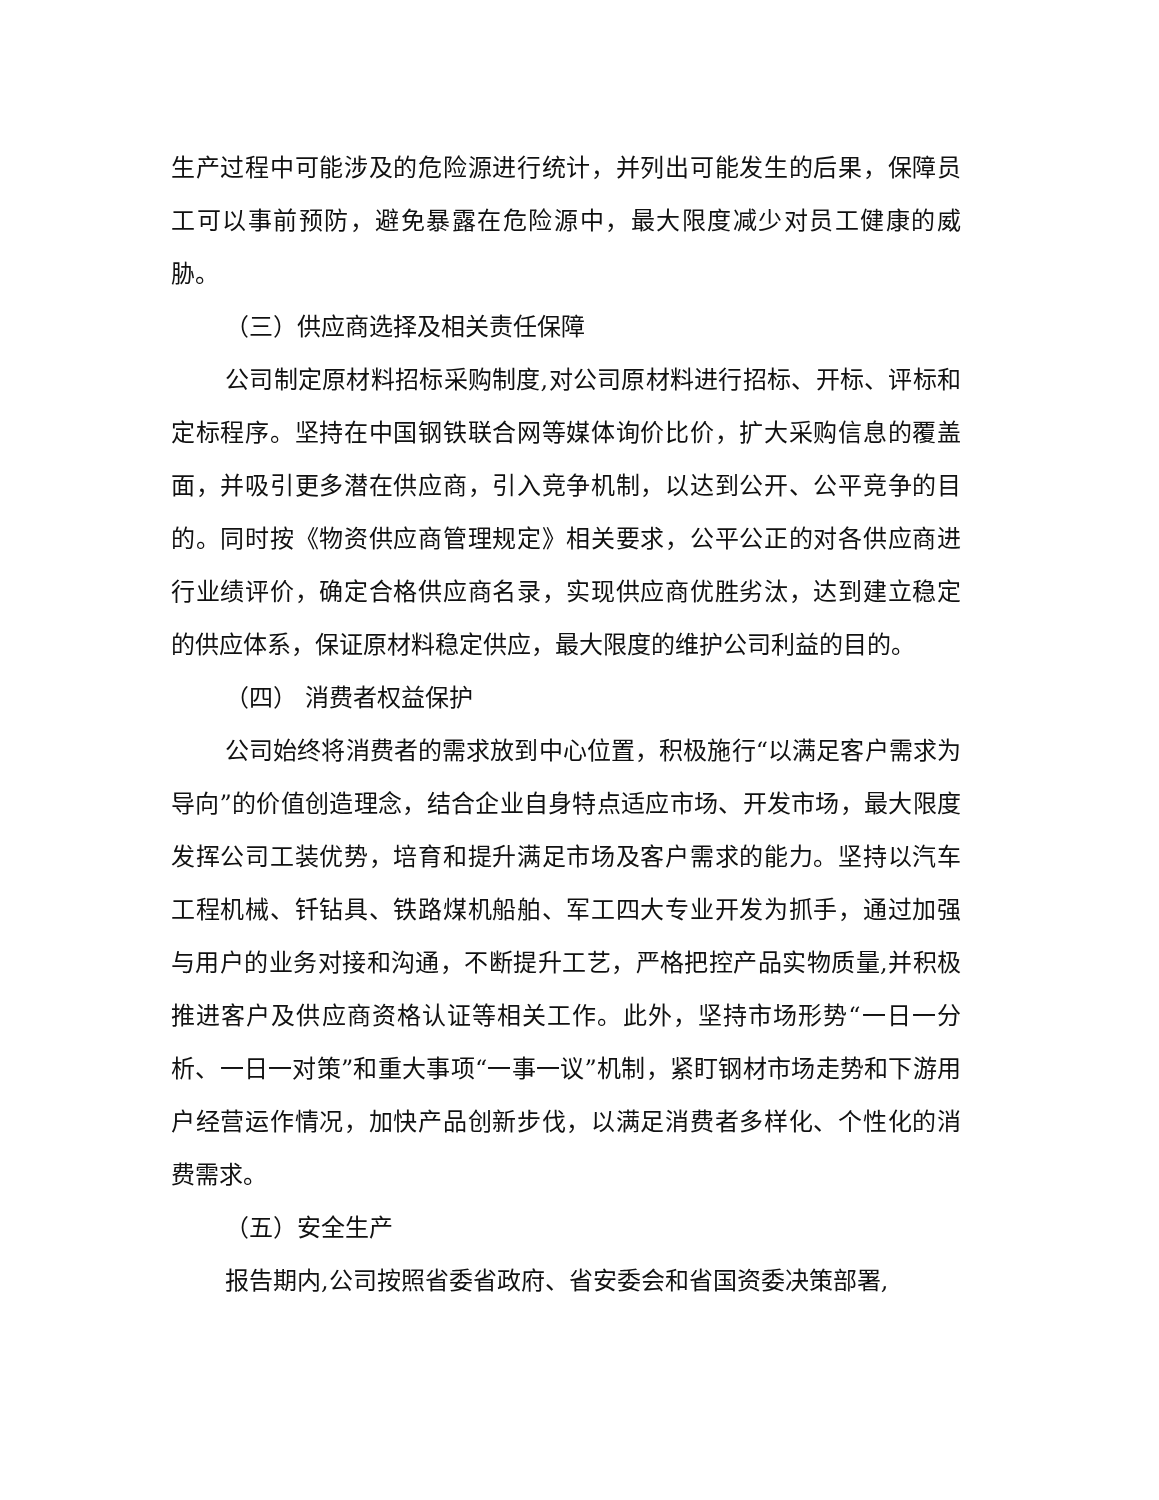生产过程中可能涉及的危险源进行统计，并列出可能发生的后果，保障员工可以事前预防，避免暴露在危险源中，最大限度减少对员工健康的威胁。
（三）供应商选择及相关责任保障
公司制定原材料招标采购制度,对公司原材料进行招标、开标、评标和定标程序。坚持在中国钢铁联合网等媒体询价比价，扩大采购信息的覆盖面，并吸引更多潜在供应商，引入竞争机制，以达到公开、公平竞争的目的。同时按《物资供应商管理规定》相关要求，公平公正的对各供应商进行业绩评价，确定合格供应商名录，实现供应商优胜劣汰，达到建立稳定的供应体系，保证原材料稳定供应，最大限度的维护公司利益的目的。
（四） 消费者权益保护
公司始终将消费者的需求放到中心位置，积极施行“以满足客户需求为导向”的价值创造理念，结合企业自身特点适应市场、开发市场，最大限度发挥公司工装优势，培育和提升满足市场及客户需求的能力。坚持以汽车工程机械、钎钻具、铁路煤机船舶、军工四大专业开发为抓手，通过加强与用户的业务对接和沟通，不断提升工艺，严格把控产品实物质量,并积极推进客户及供应商资格认证等相关工作。此外，坚持市场形势“一日一分析、一日一对策”和重大事项“一事一议”机制，紧盯钢材市场走势和下游用户经营运作情况，加快产品创新步伐，以满足消费者多样化、个性化的消费需求。
（五）安全生产
报告期内,公司按照省委省政府、省安委会和省国资委决策部署,